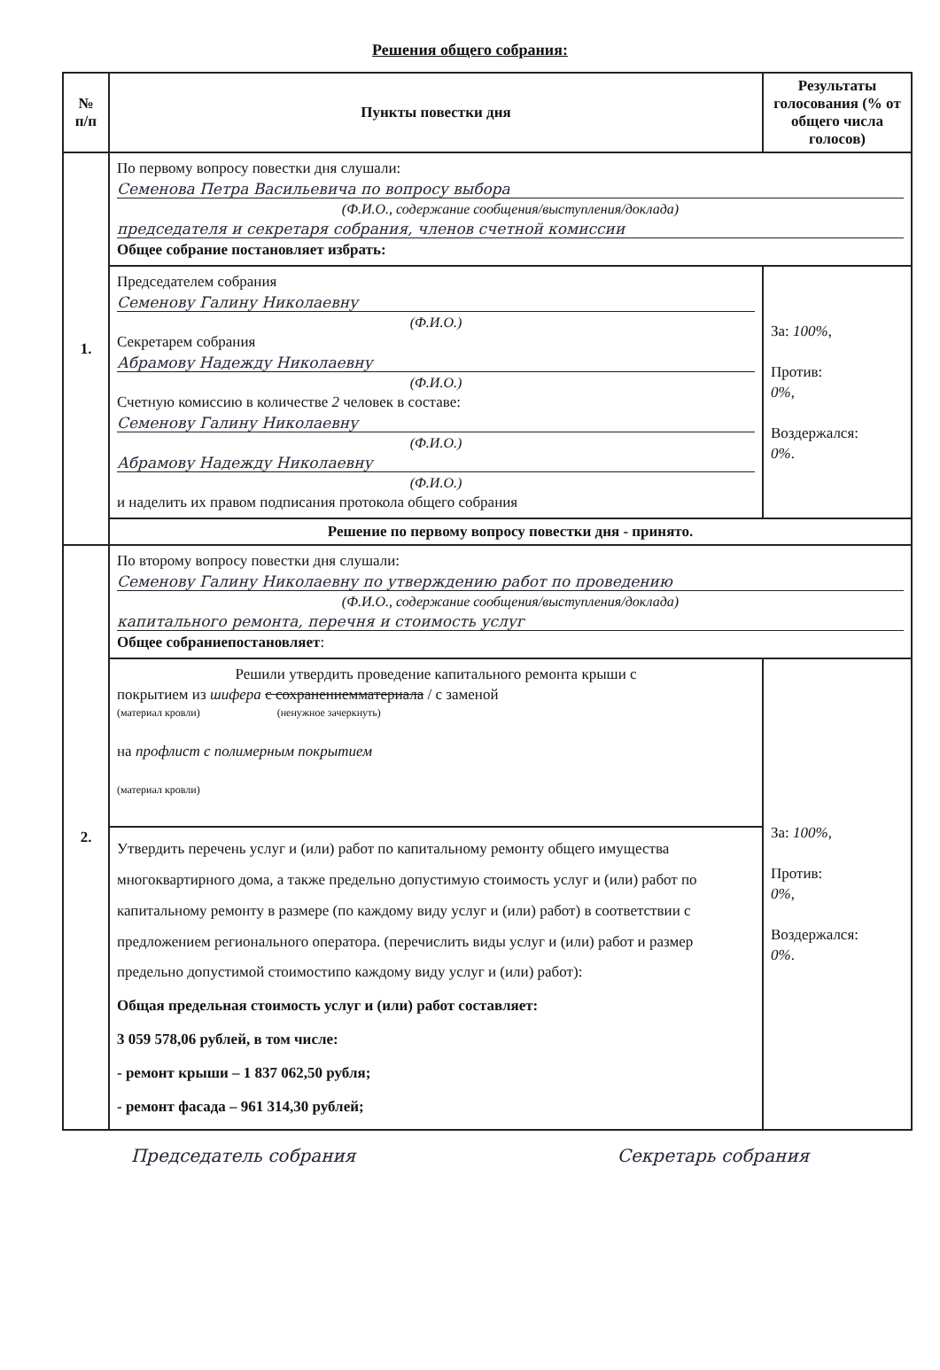Решения общего собрания:
| № п/п | Пункты повестки дня | Результаты голосования (% от общего числа голосов) |
| --- | --- | --- |
| 1. | По первому вопросу повестки дня слушали: Семенова Петра Васильевича по вопросу выбора (Ф.И.О., содержание сообщения/выступления/доклада) председателя и секретаря собрания, членов счетной комиссии Общее собрание постановляет избрать: | |
| | Председателем собрания Семенову Галину Николаевну (Ф.И.О.) Секретарем собрания Абрамову Надежду Николаевну (Ф.И.О.) Счетную комиссию в количестве 2 человек в составе: Семенову Галину Николаевну (Ф.И.О.) Абрамову Надежду Николаевну (Ф.И.О.) и наделить их правом подписания протокола общего собрания | За: 100% , Против: 0% , Воздержался: 0% . |
| | Решение по первому вопросу повестки дня - принято. | |
| 2. | По второму вопросу повестки дня слушали: Семенову Галину Николаевну по утверждению работ по проведению (Ф.И.О., содержание сообщения/выступления/доклада) капитального ремонта, перечня и стоимость услуг Общее собрание постановляет : | |
| | Решили утвердить проведение капитального ремонта крыши с покрытием из шифера с сохранениемматериала / с заменой (материал кровли) (ненужное зачеркнуть) на профлист с полимерным покрытием (материал кровли) | За: 100% , Против: 0% , Воздержался: 0% . |
| | Утвердить перечень услуг и (или) работ по капитальному ремонту общего имущества многоквартирного дома, а также предельно допустимую стоимость услуг и (или) работ по капитальному ремонту в размере (по каждому виду услуг и (или) работ) в соответствии с предложением регионального оператора. (перечислить виды услуг и (или) работ и размер предельно допустимой стоимостипо каждому виду услуг и (или) работ): Общая предельная стоимость услуг и (или) работ составляет: 3 059 578,06 рублей, в том числе: - ремонт крыши – 1 837 062,50 рубля; - ремонт фасада – 961 314,30 рублей; | |
Председатель собрания Секретарь собрания